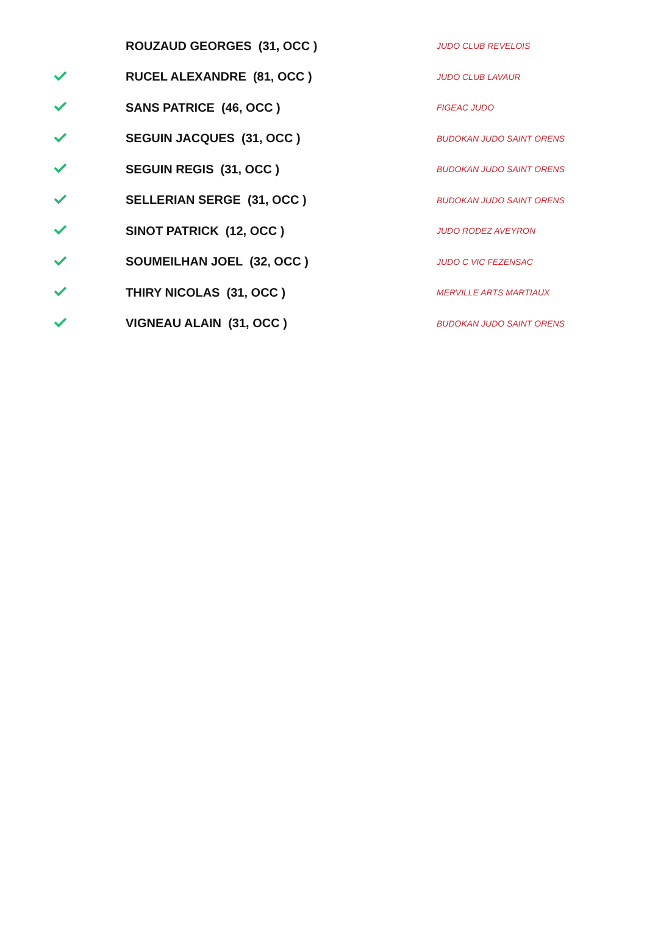| | ROUZAUD GEORGES (31, OCC ) | JUDO CLUB REVELOIS |
| | RUCEL ALEXANDRE (81, OCC ) | JUDO CLUB LAVAUR |
| | SANS PATRICE (46, OCC ) | FIGEAC JUDO |
| | SEGUIN JACQUES (31, OCC ) | BUDOKAN JUDO SAINT ORENS |
| | SEGUIN REGIS (31, OCC ) | BUDOKAN JUDO SAINT ORENS |
| | SELLERIAN SERGE (31, OCC ) | BUDOKAN JUDO SAINT ORENS |
| | SINOT PATRICK (12, OCC ) | JUDO RODEZ AVEYRON |
| | SOUMEILHAN JOEL (32, OCC ) | JUDO C VIC FEZENSAC |
| | THIRY NICOLAS (31, OCC ) | MERVILLE ARTS MARTIAUX |
| | VIGNEAU ALAIN (31, OCC ) | BUDOKAN JUDO SAINT ORENS |